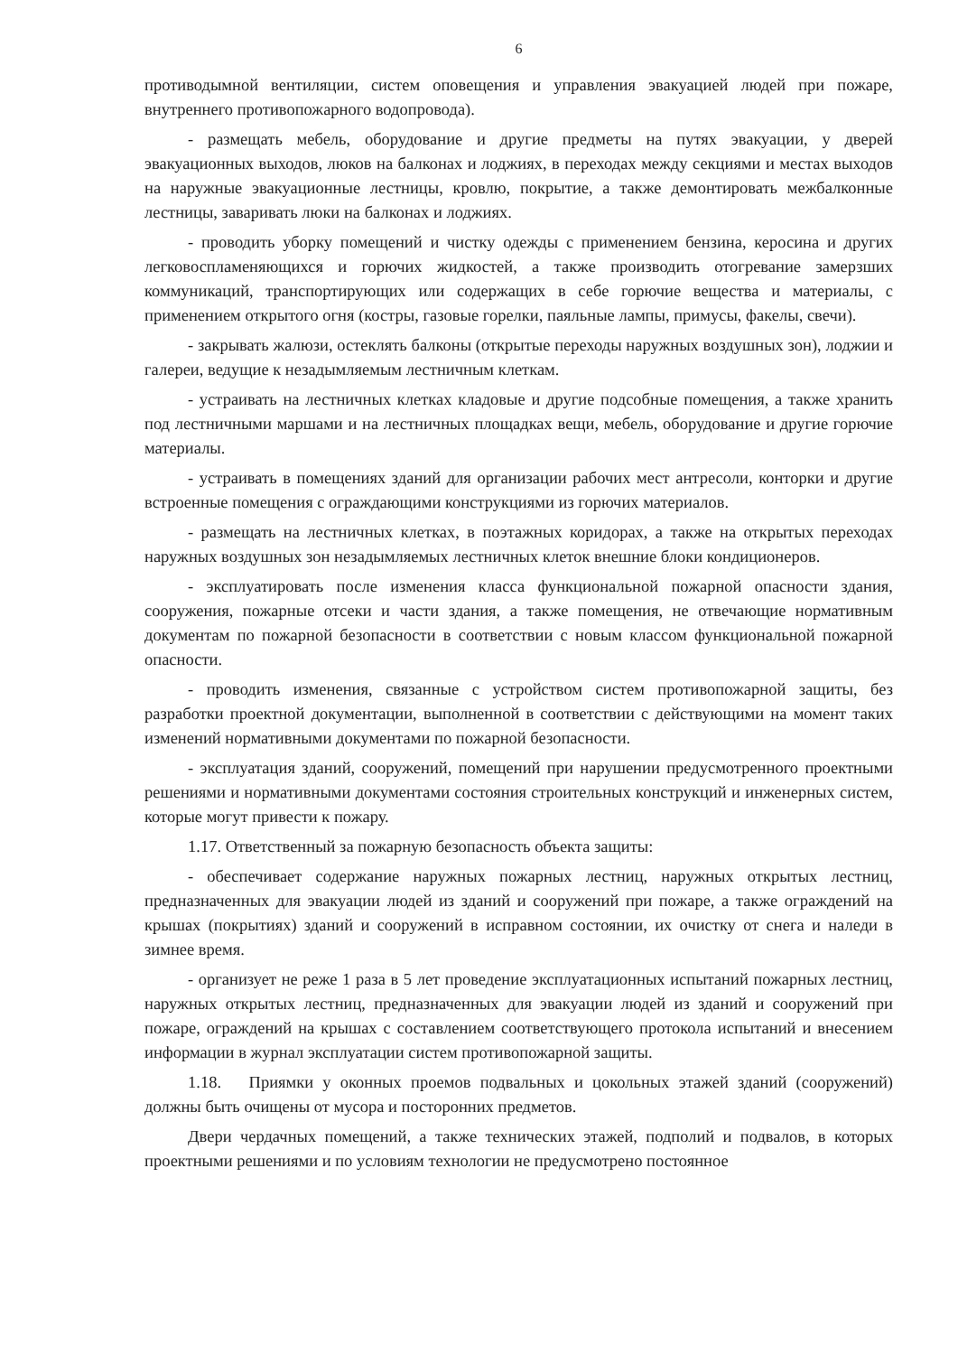6
противодымной вентиляции, систем оповещения и управления эвакуацией людей при пожаре, внутреннего противопожарного водопровода).
- размещать мебель, оборудование и другие предметы на путях эвакуации, у дверей эвакуационных выходов, люков на балконах и лоджиях, в переходах между секциями и местах выходов на наружные эвакуационные лестницы, кровлю, покрытие, а также демонтировать межбалконные лестницы, заваривать люки на балконах и лоджиях.
- проводить уборку помещений и чистку одежды с применением бензина, керосина и других легковоспламеняющихся и горючих жидкостей, а также производить отогревание замерзших коммуникаций, транспортирующих или содержащих в себе горючие вещества и материалы, с применением открытого огня (костры, газовые горелки, паяльные лампы, примусы, факелы, свечи).
- закрывать жалюзи, остеклять балконы (открытые переходы наружных воздушных зон), лоджии и галереи, ведущие к незадымляемым лестничным клеткам.
- устраивать на лестничных клетках кладовые и другие подсобные помещения, а также хранить под лестничными маршами и на лестничных площадках вещи, мебель, оборудование и другие горючие материалы.
- устраивать в помещениях зданий для организации рабочих мест антресоли, конторки и другие встроенные помещения с ограждающими конструкциями из горючих материалов.
- размещать на лестничных клетках, в поэтажных коридорах, а также на открытых переходах наружных воздушных зон незадымляемых лестничных клеток внешние блоки кондиционеров.
- эксплуатировать после изменения класса функциональной пожарной опасности здания, сооружения, пожарные отсеки и части здания, а также помещения, не отвечающие нормативным документам по пожарной безопасности в соответствии с новым классом функциональной пожарной опасности.
- проводить изменения, связанные с устройством систем противопожарной защиты, без разработки проектной документации, выполненной в соответствии с действующими на момент таких изменений нормативными документами по пожарной безопасности.
- эксплуатация зданий, сооружений, помещений при нарушении предусмотренного проектными решениями и нормативными документами состояния строительных конструкций и инженерных систем, которые могут привести к пожару.
1.17. Ответственный за пожарную безопасность объекта защиты:
- обеспечивает содержание наружных пожарных лестниц, наружных открытых лестниц, предназначенных для эвакуации людей из зданий и сооружений при пожаре, а также ограждений на крышах (покрытиях) зданий и сооружений в исправном состоянии, их очистку от снега и наледи в зимнее время.
- организует не реже 1 раза в 5 лет проведение эксплуатационных испытаний пожарных лестниц, наружных открытых лестниц, предназначенных для эвакуации людей из зданий и сооружений при пожаре, ограждений на крышах с составлением соответствующего протокола испытаний и внесением информации в журнал эксплуатации систем противопожарной защиты.
1.18. Приямки у оконных проемов подвальных и цокольных этажей зданий (сооружений) должны быть очищены от мусора и посторонних предметов.
Двери чердачных помещений, а также технических этажей, подполий и подвалов, в которых проектными решениями и по условиям технологии не предусмотрено постоянное